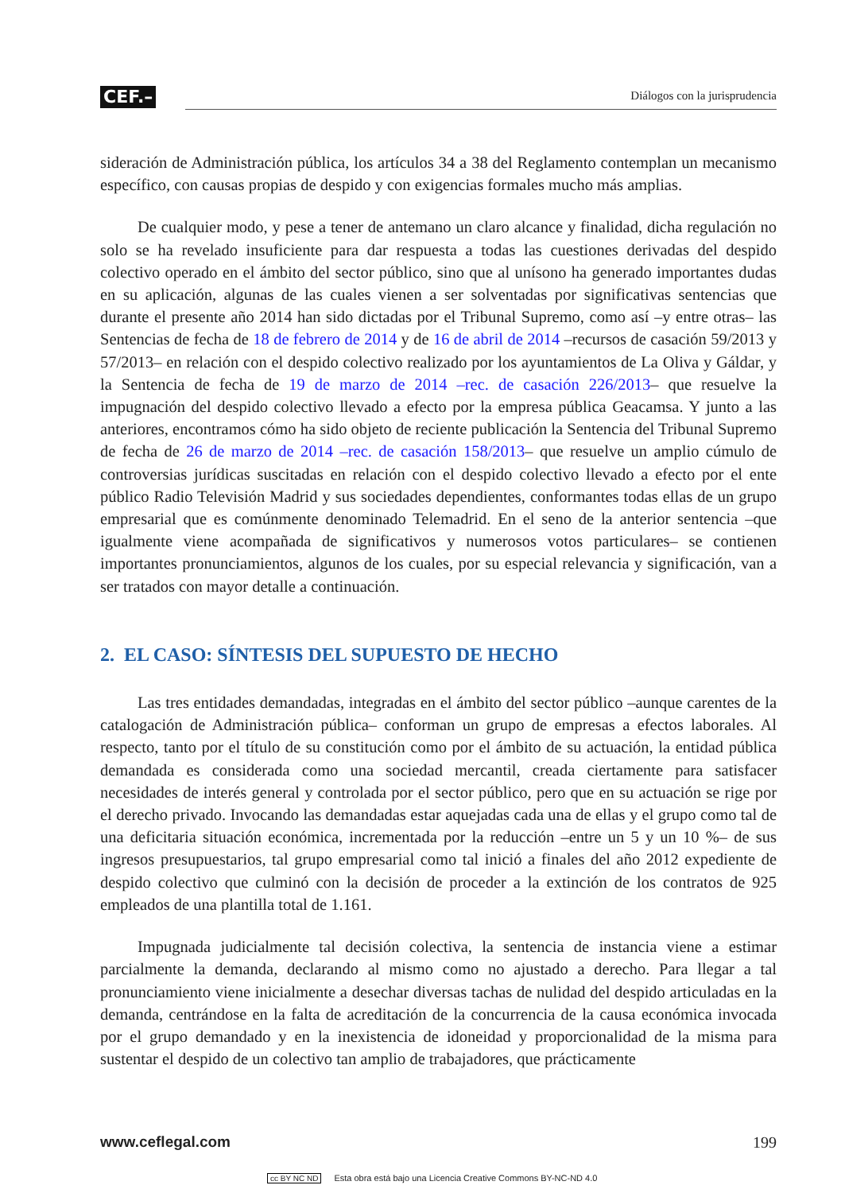CEF.– Diálogos con la jurisprudencia
sideración de Administración pública, los artículos 34 a 38 del Reglamento contemplan un mecanismo específico, con causas propias de despido y con exigencias formales mucho más amplias.
De cualquier modo, y pese a tener de antemano un claro alcance y finalidad, dicha regulación no solo se ha revelado insuficiente para dar respuesta a todas las cuestiones derivadas del despido colectivo operado en el ámbito del sector público, sino que al unísono ha generado importantes dudas en su aplicación, algunas de las cuales vienen a ser solventadas por significativas sentencias que durante el presente año 2014 han sido dictadas por el Tribunal Supremo, como así –y entre otras– las Sentencias de fecha de 18 de febrero de 2014 y de 16 de abril de 2014 –recursos de casación 59/2013 y 57/2013– en relación con el despido colectivo realizado por los ayuntamientos de La Oliva y Gáldar, y la Sentencia de fecha de 19 de marzo de 2014 –rec. de casación 226/2013– que resuelve la impugnación del despido colectivo llevado a efecto por la empresa pública Geacamsa. Y junto a las anteriores, encontramos cómo ha sido objeto de reciente publicación la Sentencia del Tribunal Supremo de fecha de 26 de marzo de 2014 –rec. de casación 158/2013– que resuelve un amplio cúmulo de controversias jurídicas suscitadas en relación con el despido colectivo llevado a efecto por el ente público Radio Televisión Madrid y sus sociedades dependientes, conformantes todas ellas de un grupo empresarial que es comúnmente denominado Telemadrid. En el seno de la anterior sentencia –que igualmente viene acompañada de significativos y numerosos votos particulares– se contienen importantes pronunciamientos, algunos de los cuales, por su especial relevancia y significación, van a ser tratados con mayor detalle a continuación.
2. EL CASO: SÍNTESIS DEL SUPUESTO DE HECHO
Las tres entidades demandadas, integradas en el ámbito del sector público –aunque carentes de la catalogación de Administración pública– conforman un grupo de empresas a efectos laborales. Al respecto, tanto por el título de su constitución como por el ámbito de su actuación, la entidad pública demandada es considerada como una sociedad mercantil, creada ciertamente para satisfacer necesidades de interés general y controlada por el sector público, pero que en su actuación se rige por el derecho privado. Invocando las demandadas estar aquejadas cada una de ellas y el grupo como tal de una deficitaria situación económica, incrementada por la reducción –entre un 5 y un 10 %– de sus ingresos presupuestarios, tal grupo empresarial como tal inició a finales del año 2012 expediente de despido colectivo que culminó con la decisión de proceder a la extinción de los contratos de 925 empleados de una plantilla total de 1.161.
Impugnada judicialmente tal decisión colectiva, la sentencia de instancia viene a estimar parcialmente la demanda, declarando al mismo como no ajustado a derecho. Para llegar a tal pronunciamiento viene inicialmente a desechar diversas tachas de nulidad del despido articuladas en la demanda, centrándose en la falta de acreditación de la concurrencia de la causa económica invocada por el grupo demandado y en la inexistencia de idoneidad y proporcionalidad de la misma para sustentar el despido de un colectivo tan amplio de trabajadores, que prácticamente
www.ceflegal.com 199
cc BY NC ND Esta obra está bajo una Licencia Creative Commons BY-NC-ND 4.0